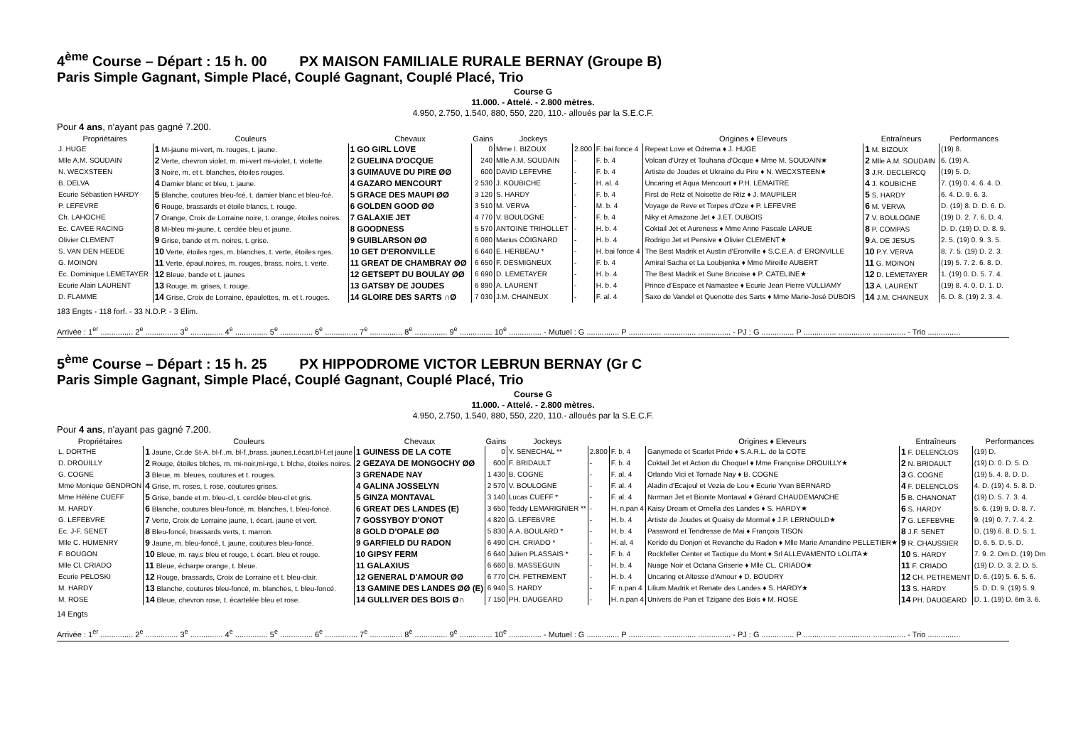4<sup>ème</sup> Course – Départ : 15 h. 00 PX MAISON FAMILIALE RURALE BERNAY (Groupe B)
Paris Simple Gagnant, Simple Placé, Couplé Gagnant, Couplé Placé, Trio
Course G
11.000. - Attelé. - 2.800 mètres.
4.950, 2.750, 1.540, 880, 550, 220, 110.- alloués par la S.E.C.F.
Pour 4 ans, n'ayant pas gagné 7.200.
| Propriétaires | Couleurs | Chevaux | Gains | Jockeys | | | Origines ♦ Eleveurs | Entraîneurs | Performances |
| --- | --- | --- | --- | --- | --- | --- | --- | --- | --- |
| J. HUGE | 1 Mi-jaune mi-vert, m. rouges, t. jaune. | 1 GO GIRL LOVE | 0 | Mme I. BIZOUX | 2.800 | F. bai fonce 4 | Repeat Love et Odrema ♦ J. HUGE | 1 M. BIZOUX | (19) 8. |
| Mlle A.M. SOUDAIN | 2 Verte, chevron violet, m. mi-vert mi-violet, t. violette. | 2 GUELINA D'OCQUE | 240 | Mlle A.M. SOUDAIN | - | F. b. 4 | Volcan d'Urzy et Touhana d'Ocque ♦ Mme M. SOUDAIN★ | 2 Mlle A.M. SOUDAIN | 6. (19) A. |
| N. WECXSTEEN | 3 Noire, m. et t. blanches, étoiles rouges. | 3 GUIMAUVE DU PIRE ØØ | 600 | DAVID LEFEVRE | - | F. b. 4 | Artiste de Joudes et Ukraine du Pire ♦ N. WECXSTEEN★ | 3 J.R. DECLERCQ | (19) 5. D. |
| B. DELVA | 4 Damier blanc et bleu, t. jaune. | 4 GAZARO MENCOURT | 2 530 | J. KOUBICHE | - | H. al. 4 | Uncaring et Aqua Mencourt ♦ P.H. LEMAITRE | 4 J. KOUBICHE | 7. (19) 0. 4. 6. 4. D. |
| Ecurie Sébastien HARDY | 5 Blanche, coutures bleu-fcé, t. damier blanc et bleu-fcé. | 5 GRACE DES MAUPI ØØ | 3 120 | S. HARDY | - | F. b. 4 | First de Retz et Noisette de Ritz ♦ J. MAUPILER | 5 S. HARDY | 6. 4. D. 9. 6. 3. |
| P. LEFEVRE | 6 Rouge, brassards et étoile blancs, t. rouge. | 6 GOLDEN GOOD ØØ | 3 510 | M. VERVA | - | M. b. 4 | Voyage de Reve et Torpes d'Oze ♦ P. LEFEVRE | 6 M. VERVA | D. (19) 8. D. D. 6. D. |
| Ch. LAHOCHE | 7 Orange, Croix de Lorraine noire, t. orange, étoiles noires. | 7 GALAXIE JET | 4 770 | V. BOULOGNE | - | F. b. 4 | Niky et Amazone Jet ♦ J.ET. DUBOIS | 7 V. BOULOGNE | (19) D. 2. 7. 6. D. 4. |
| Ec. CAVEE RACING | 8 Mi-bleu mi-jaune, t. cerclée bleu et jaune. | 8 GOODNESS | 5 570 | ANTOINE TRIHOLLET | - | H. b. 4 | Coktail Jet et Aureness ♦ Mme Anne Pascale LARUE | 8 P. COMPAS | D. D. (19) D. D. 8. 9. |
| Olivier CLEMENT | 9 Grise, bande et m. noires, t. grise. | 9 GUIBLARSON ØØ | 6 080 | Marius COIGNARD | - | H. b. 4 | Rodrigo Jet et Pensive ♦ Olivier CLEMENT★ | 9 A. DE JESUS | 2. 5. (19) 0. 9. 3. 5. |
| S. VAN DEN HEEDE | 10 Verte, étoiles rges, m. blanches, t. verte, étoiles rges. | 10 GET D'ERONVILLE | 6 640 | E. HERBEAU * | - | H. bai fonce 4 | The Best Madrik et Austin d'Eronville ♦ S.C.E.A. d' ERONVILLE | 10 P.Y. VERVA | 8. 7. 5. (19) D. 2. 3. |
| G. MOINON | 11 Verte, épaul.noires, m. rouges, brass. noirs, t. verte. | 11 GREAT DE CHAMBRAY ØØ | 6 650 | F. DESMIGNEUX | - | F. b. 4 | Amiral Sacha et La Loubjenka ♦ Mme Mireille AUBERT | 11 G. MOINON | (19) 5. 7. 2. 6. 8. D. |
| Ec. Dominique LEMETAYER | 12 Bleue, bande et t. jaunes | 12 GETSEPT DU BOULAY ØØ | 6 690 | D. LEMETAYER | - | H. b. 4 | The Best Madrik et Sune Bricoise ♦ P. CATELINE★ | 12 D. LEMETAYER | 1. (19) 0. D. 5. 7. 4. |
| Ecurie Alain LAURENT | 13 Rouge, m. grises, t. rouge. | 13 GATSBY DE JOUDES | 6 890 | A. LAURENT | - | H. b. 4 | Prince d'Espace et Namastee ♦ Ecurie Jean Pierre VULLIAMY | 13 A. LAURENT | (19) 8. 4. 0. D. 1. D. |
| D. FLAMME | 14 Grise, Croix de Lorraine, épaulettes, m. et t. rouges. | 14 GLOIRE DES SARTS ∩Ø | 7 030 | J.M. CHAINEUX | - | F. al. 4 | Saxo de Vandel et Quenotte des Sarts ♦ Mme Marie-José DUBOIS | 14 J.M. CHAINEUX | 6. D. 8. (19) 2. 3. 4. |
183 Engts - 118 forf. - 33 N.D.P. - 3 Elim.
Arrivée : 1<sup>er</sup> ............... 2<sup>e</sup> ............... 3<sup>e</sup> ............... 4<sup>e</sup> ............... 5<sup>e</sup> ............... 6<sup>e</sup> ............... 7<sup>e</sup> ............... 8<sup>e</sup> ............... 9<sup>e</sup> ............... 10<sup>e</sup> ............... - Mutuel : G ............... P ............... ............... ............... - PJ : G ............... P ............... ............... ............... - Trio ...............
5<sup>ème</sup> Course – Départ : 15 h. 25 PX HIPPODROME VICTOR LEBRUN BERNAY (Gr C
Paris Simple Gagnant, Simple Placé, Couplé Gagnant, Couplé Placé, Trio
Course G
11.000. - Attelé. - 2.800 mètres.
4.950, 2.750, 1.540, 880, 550, 220, 110.- alloués par la S.E.C.F.
Pour 4 ans, n'ayant pas gagné 7.200.
| Propriétaires | Couleurs | Chevaux | Gains | Jockeys | | | Origines ♦ Eleveurs | Entraîneurs | Performances |
| --- | --- | --- | --- | --- | --- | --- | --- | --- | --- |
| L. DORTHE | 1 Jaune, Cr.de St-A. bl-f.,m. bl-f.,brass. jaunes,t.écart.bl-f.et jaune | 1 GUINESS DE LA COTE | 0 | Y. SENECHAL ** | 2.800 | F. b. 4 | Ganymede et Scarlet Pride ♦ S.A.R.L. de la COTE | 1 F. DELENCLOS | (19) D. |
| D. DROUILLY | 2 Rouge, étoiles blches, m. mi-noir,mi-rge, t. blche, étoiles noires. | 2 GEZAYA DE MONGOCHY ØØ | 600 | F. BRIDAULT | - | F. b. 4 | Coktail Jet et Action du Choquel ♦ Mme Françoise DROUILLY★ | 2 N. BRIDAULT | (19) D. 0. D. 5. D. |
| G. COGNE | 3 Bleue, m. bleues, coutures et t. rouges. | 3 GRENADE NAY | 1 430 | B. COGNE | - | F. al. 4 | Orlando Vici et Tornade Nay ♦ B. COGNE | 3 G. COGNE | (19) 5. 4. 8. D. D. |
| Mme Monique GENDRON | 4 Grise, m. roses, t. rose, coutures grises. | 4 GALINA JOSSELYN | 2 570 | V. BOULOGNE | - | F. al. 4 | Aladin d'Ecajeul et Vezia de Lou ♦ Ecurie Yvan BERNARD | 4 F. DELENCLOS | 4. D. (19) 4. 5. 8. D. |
| Mme Hélène CUEFF | 5 Grise, bande et m. bleu-cl, t. cerclée bleu-cl et gris. | 5 GINZA MONTAVAL | 3 140 | Lucas CUEFF * | - | F. al. 4 | Norman Jet et Bionite Montaval ♦ Gérard CHAUDEMANCHE | 5 B. CHANONAT | (19) D. 5. 7. 3. 4. |
| M. HARDY | 6 Blanche, coutures bleu-foncé, m. blanches, t. bleu-foncé. | 6 GREAT DES LANDES (E) | 3 650 | Teddy LEMARIGNIER ** | - | H. n.pan 4 | Kaisy Dream et Ornella des Landes ♦ S. HARDY★ | 6 S. HARDY | 5. 6. (19) 9. D. 8. 7. |
| G. LEFEBVRE | 7 Verte, Croix de Lorraine jaune, t. écart. jaune et vert. | 7 GOSSYBOY D'ONOT | 4 820 | G. LEFEBVRE | - | H. b. 4 | Artiste de Joudes et Quaisy de Mormal ♦ J.P. LERNOULD★ | 7 G. LEFEBVRE | 9. (19) 0. 7. 7. 4. 2. |
| Ec. J-F. SENET | 8 Bleu-foncé, brassards verts, t. marron. | 8 GOLD D'OPALE ØØ | 5 830 | A.A. BOULARD * | - | H. b. 4 | Password et Tendresse de Mai ♦ François TISON | 8 J.F. SENET | D. (19) 6. 8. D. 5. 1. |
| Mlle C. HUMENRY | 9 Jaune, m. bleu-foncé, t. jaune, coutures bleu-foncé. | 9 GARFIELD DU RADON | 6 490 | CH. CRIADO * | - | H. al. 4 | Kerido du Donjon et Revanche du Radon ♦ Mlle Marie Amandine PELLETIER★ | 9 R. CHAUSSIER | D. 6. 5. D. 5. D. |
| F. BOUGON | 10 Bleue, m. ray.s bleu et rouge, t. écart. bleu et rouge. | 10 GIPSY FERM | 6 640 | Julien PLASSAIS * | - | F. b. 4 | Rockfeller Center et Tactique du Mont ♦ Srl ALLEVAMENTO LOLITA★ | 10 S. HARDY | 7. 9. 2. Dm D. (19) Dm |
| Mlle Cl. CRIADO | 11 Bleue, écharpe orange, t. bleue. | 11 GALAXIUS | 6 660 | B. MASSEGUIN | - | H. b. 4 | Nuage Noir et Octana Griserie ♦ Mlle CL. CRIADO★ | 11 F. CRIADO | (19) D. D. 3. 2. D. 5. |
| Ecurie PELOSKI | 12 Rouge, brassards, Croix de Lorraine et t. bleu-clair. | 12 GENERAL D'AMOUR ØØ | 6 770 | CH. PETREMENT | - | H. b. 4 | Uncaring et Altesse d'Amour ♦ D. BOUDRY | 12 CH. PETREMENT | D. 6. (19) 5. 6. 5. 6. |
| M. HARDY | 13 Blanche, coutures bleu-foncé, m. blanches, t. bleu-foncé. | 13 GAMINE DES LANDES ØØ (E) | 6 940 | S. HARDY | - | F. n.pan 4 | Lilium Madrik et Renate des Landes ♦ S. HARDY★ | 13 S. HARDY | 5. D. D. 9. (19) 5. 9. |
| M. ROSE | 14 Bleue, chevron rose, t. écartelée bleu et rose. | 14 GULLIVER DES BOIS Ø∩ | 7 150 | PH. DAUGEARD | - | H. n.pan 4 | Univers de Pan et Tzigane des Bois ♦ M. ROSE | 14 PH. DAUGEARD | D. 1. (19) D. 6m 3. 6. |
14 Engts
Arrivée : 1<sup>er</sup> ............... 2<sup>e</sup> ............... 3<sup>e</sup> ............... 4<sup>e</sup> ............... 5<sup>e</sup> ............... 6<sup>e</sup> ............... 7<sup>e</sup> ............... 8<sup>e</sup> ............... 9<sup>e</sup> ............... 10<sup>e</sup> ............... - Mutuel : G ............... P ............... ............... ............... - PJ : G ............... P ............... ............... ............... - Trio ...............